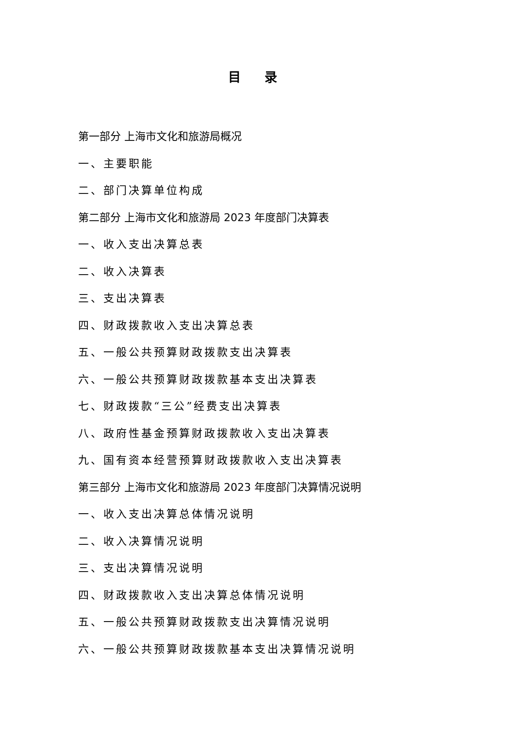目 录
第一部分 上海市文化和旅游局概况
一、主要职能
二、部门决算单位构成
第二部分 上海市文化和旅游局 2023 年度部门决算表
一、收入支出决算总表
二、收入决算表
三、支出决算表
四、财政拨款收入支出决算总表
五、一般公共预算财政拨款支出决算表
六、一般公共预算财政拨款基本支出决算表
七、财政拨款“三公”经费支出决算表
八、政府性基金预算财政拨款收入支出决算表
九、国有资本经营预算财政拨款收入支出决算表
第三部分 上海市文化和旅游局 2023 年度部门决算情况说明
一、收入支出决算总体情况说明
二、收入决算情况说明
三、支出决算情况说明
四、财政拨款收入支出决算总体情况说明
五、一般公共预算财政拨款支出决算情况说明
六、一般公共预算财政拨款基本支出决算情况说明